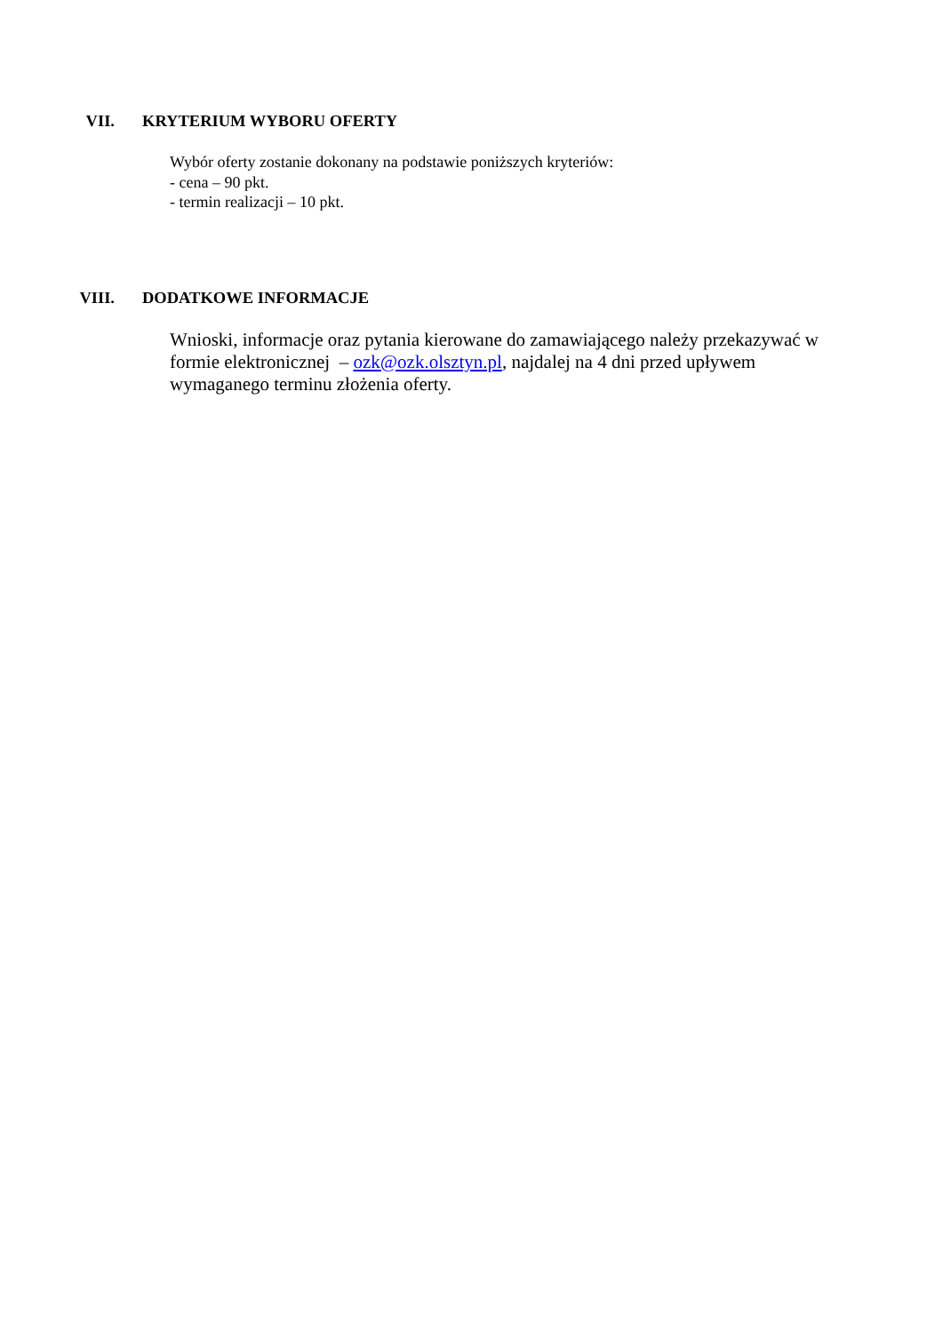VII. KRYTERIUM WYBORU OFERTY
Wybór oferty zostanie dokonany na podstawie poniższych kryteriów:
- cena – 90 pkt.
- termin realizacji – 10 pkt.
VIII. DODATKOWE INFORMACJE
Wnioski, informacje oraz pytania kierowane do zamawiającego należy przekazywać w formie elektronicznej – ozk@ozk.olsztyn.pl, najdalej na 4 dni przed upływem wymaganego terminu złożenia oferty.